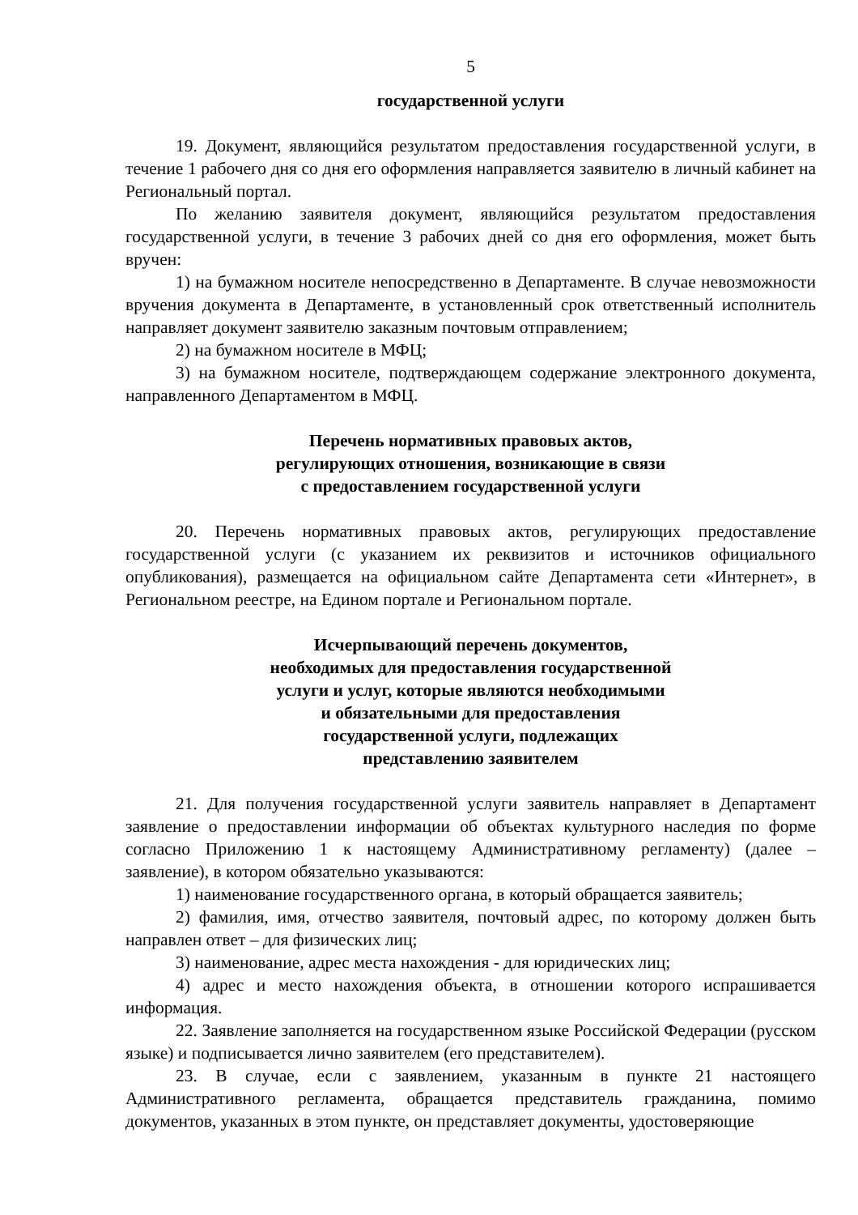5
государственной услуги
19. Документ, являющийся результатом предоставления государственной услуги, в течение 1 рабочего дня со дня его оформления направляется заявителю в личный кабинет на Региональный портал.
По желанию заявителя документ, являющийся результатом предоставления государственной услуги, в течение 3 рабочих дней со дня его оформления, может быть вручен:
1) на бумажном носителе непосредственно в Департаменте. В случае невозможности вручения документа в Департаменте, в установленный срок ответственный исполнитель направляет документ заявителю заказным почтовым отправлением;
2) на бумажном носителе в МФЦ;
3) на бумажном носителе, подтверждающем содержание электронного документа, направленного Департаментом в МФЦ.
Перечень нормативных правовых актов,
регулирующих отношения, возникающие в связи
с предоставлением государственной услуги
20. Перечень нормативных правовых актов, регулирующих предоставление государственной услуги (с указанием их реквизитов и источников официального опубликования), размещается на официальном сайте Департамента сети «Интернет», в Региональном реестре, на Едином портале и Региональном портале.
Исчерпывающий перечень документов,
необходимых для предоставления государственной
услуги и услуг, которые являются необходимыми
и обязательными для предоставления
государственной услуги, подлежащих
представлению заявителем
21. Для получения государственной услуги заявитель направляет в Департамент заявление о предоставлении информации об объектах культурного наследия по форме согласно Приложению 1 к настоящему Административному регламенту) (далее – заявление), в котором обязательно указываются:
1) наименование государственного органа, в который обращается заявитель;
2) фамилия, имя, отчество заявителя, почтовый адрес, по которому должен быть направлен ответ – для физических лиц;
3) наименование, адрес места нахождения - для юридических лиц;
4) адрес и место нахождения объекта, в отношении которого испрашивается информация.
22. Заявление заполняется на государственном языке Российской Федерации (русском языке) и подписывается лично заявителем (его представителем).
23. В случае, если с заявлением, указанным в пункте 21 настоящего Административного регламента, обращается представитель гражданина, помимо документов, указанных в этом пункте, он представляет документы, удостоверяющие